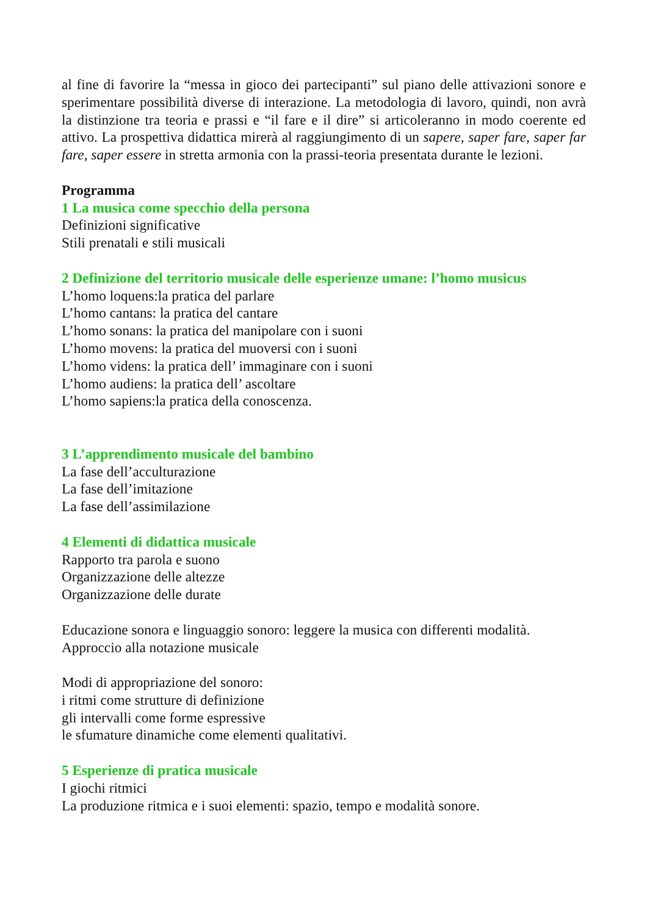al fine di favorire la “messa in gioco dei partecipanti” sul piano delle attivazioni sonore e sperimentare possibilità diverse di interazione. La metodologia di lavoro, quindi, non avrà la distinzione tra teoria e prassi e “il fare e il dire” si articoleranno in modo coerente ed attivo. La prospettiva didattica mirerà al raggiungimento di un sapere, saper fare, saper far fare, saper essere in stretta armonia con la prassi-teoria presentata durante le lezioni.
Programma
1 La musica come specchio della persona
Definizioni significative
Stili prenatali e stili musicali
2 Definizione del territorio musicale delle esperienze umane: l’homo musicus
L’homo loquens:la pratica del parlare
L’homo cantans: la pratica del cantare
L’homo sonans: la pratica del manipolare con i suoni
L’homo movens: la pratica del muoversi con i suoni
L’homo videns: la pratica dell’ immaginare con i suoni
L’homo audiens: la pratica dell’ ascoltare
L’homo sapiens:la pratica della conoscenza.
3 L’apprendimento musicale del bambino
La fase dell’acculturazione
La fase dell’imitazione
La fase dell’assimilazione
4 Elementi di didattica musicale
Rapporto tra parola e suono
Organizzazione delle altezze
Organizzazione delle durate
Educazione sonora e linguaggio sonoro: leggere la musica con differenti modalità.
Approccio alla notazione musicale
Modi di appropriazione del sonoro:
i ritmi come strutture di definizione
gli intervalli come forme espressive
le sfumature dinamiche come elementi qualitativi.
5 Esperienze di pratica musicale
I giochi ritmici
La produzione ritmica e i suoi elementi: spazio, tempo e modalità sonore.